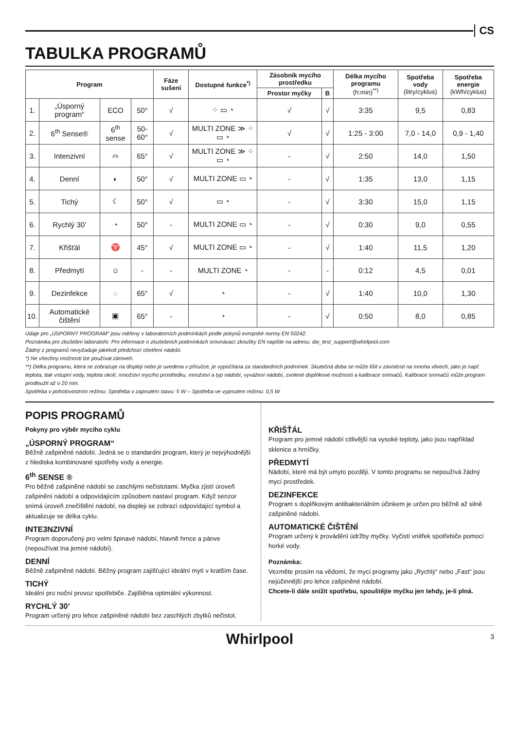CS
TABULKA PROGRAMŮ
| Program | | | | Fáze sušení | Dostupné funkce<sup>*)</sup> | Zásobník mycího prostředku | | Délka mycího programu (h:min)<sup>**)</sup> | Spotřeba vody (litry/cyklus) | Spotřeba energie (kWh/cyklus) |
| --- | --- | --- | --- | --- | --- | --- | --- | --- | --- | --- |
| | | | | | | Prostor myčky | B | | | |
| 1. | „Úsporný program“ | ECO | 50° | √ | ⁘ ▭ ◔ | √ | √ | 3:35 | 9,5 | 0,83 |
| 2. | 6<sup>th</sup> Sense® | 6<sup>th</sup> sense | 50-60° | √ | MULTI ZONE ≫ ⁘ ▭ ◔ | √ | √ | 1:25 - 3:00 | 7,0 - 14,0 | 0,9 - 1,40 |
| 3. | Intenzivní | ⌓ | 65° | √ | MULTI ZONE ≫ ⁘ ▭ ◔ | - | √ | 2:50 | 14,0 | 1,50 |
| 4. | Denní | ◐ | 50° | √ | MULTI ZONE ▭ ◔ | - | √ | 1:35 | 13,0 | 1,15 |
| 5. | Tichý | ☾ | 50° | √ | ▭ ◔ | - | √ | 3:30 | 15,0 | 1,15 |
| 6. | Rychlý 30’ | ◔ | 50° | - | MULTI ZONE ▭ ◔ | - | √ | 0:30 | 9,0 | 0,55 |
| 7. | Křišťál | ♈ | 45° | √ | MULTI ZONE ▭ ◔ | - | √ | 1:40 | 11,5 | 1,20 |
| 8. | Předmytí | ☺ | - | - | MULTI ZONE ◔ | - | - | 0:12 | 4,5 | 0,01 |
| 9. | Dezinfekce | ◌ | 65° | √ | ◔ | - | √ | 1:40 | 10,0 | 1,30 |
| 10. | Automatické čištění | ▣ | 65° | - | ◔ | - | √ | 0:50 | 8,0 | 0,85 |
Údaje pro „ÚSPORNÝ PROGRAM“ jsou měřeny v laboratorních podmínkách podle pokynů evropské normy EN 50242.
Poznámka pro zkušební laboratoře: Pro informace o zkušebních podmínkách srovnávací zkoušky EN napište na adresu: dw_test_support@whirlpool.com
Žádný z programů nevyžaduje jakékoli předchozí ošetření nádobí.
*) Ne všechny možnosti lze používat zároveň.
**) Délka programu, která se zobrazuje na displeji nebo je uvedena v příručce, je vypočítána za standardních podmínek. Skutečná doba se může lišit v závislosti na mnoha vlivech, jako je např. teplota, tlak vstupní vody, teplota okolí, množství mycího prostředku, množství a typ nádobí, vyvážení nádobí, zvolené doplňkové možnosti a kalibrace snímačů. Kalibrace snímačů může program prodloužit až o 20 min.
Spotřeba v pohotovostním režimu: Spotřeba v zapnutém stavu: 5 W – Spotřeba ve vypnutém režimu: 0,5 W
POPIS PROGRAMŮ
Pokyny pro výběr mycího cyklu
„ÚSPORNÝ PROGRAM“
Běžně zašpiněné nádobí. Jedná se o standardní program, který je nejvýhodnější z hlediska kombinované spotřeby vody a energie.
6<sup>th</sup> SENSE ®
Pro běžně zašpiněné nádobí se zaschlými nečistotami. Myčka zjistí úroveň zašpinění nádobí a odpovídajícím způsobem nastaví program. Když senzor snímá úroveň znečištění nádobí, na displeji se zobrazí odpovídající symbol a aktualizuje se délka cyklu.
INTE3NZIVNÍ
Program doporučený pro velmi špinavé nádobí, hlavně hrnce a pánve (nepoužívat Ina jemné nádobí).
DENNÍ
Běžně zašpiněné nádobí. Běžný program zajišťující ideální mytí v kratším čase.
TICHÝ
Ideální pro noční provoz spotřebiče. Zajištěna optimální výkonnost.
RYCHLÝ 30’
Program určený pro lehce zašpiněné nádobí bez zaschlých zbytků nečistot.
KŘIŠŤÁL
Program pro jemné nádobí citlivější na vysoké teploty, jako jsou například sklenice a hrníčky.
PŘEDMYTÍ
Nádobí, které má být umyto později. V tomto programu se nepoužívá žádný mycí prostředek.
DEZINFEKCE
Program s doplňkovým antibakteriálním účinkem je určen pro běžně až silně zašpiněné nádobí.
AUTOMATICKÉ ČIŠTĚNÍ
Program určený k provádění údržby myčky. Vyčistí vnitřek spotřebiče pomocí horké vody.
Poznámka:
Vezměte prosím na vědomí, že mycí programy jako „Rychlý“ nebo „Fast“ jsou nejúčinnější pro lehce zašpiněné nádobí.
Chcete-li dále snížit spotřebu, spouštějte myčku jen tehdy, je-li plná.
Whirlpool 3